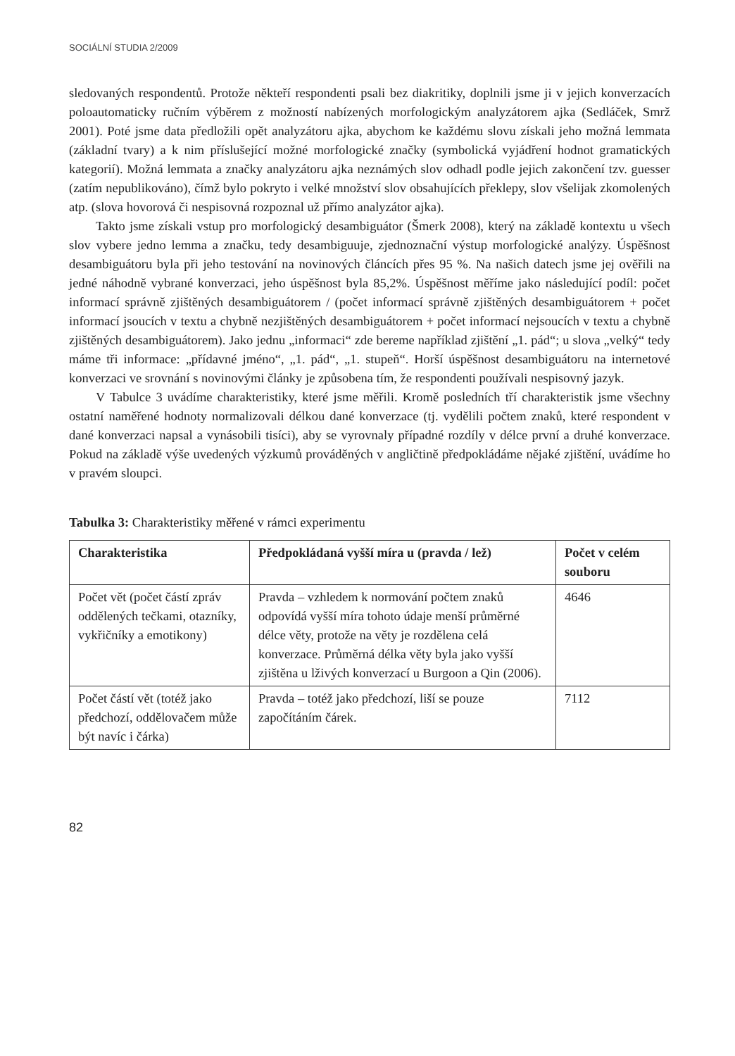SOCIÁLNÍ STUDIA 2/2009
sledovaných respondentů. Protože někteří respondenti psali bez diakritiky, doplnili jsme ji v jejich konverzacích poloautomaticky ručním výběrem z možností nabízených morfologickým analyzátorem ajka (Sedláček, Smrž 2001). Poté jsme data předložili opět analyzátoru ajka, abychom ke každému slovu získali jeho možná lemmata (základní tvary) a k nim příslušející možné morfologické značky (symbolická vyjádření hodnot gramatických kategorií). Možná lemmata a značky analyzátoru ajka neznámých slov odhadl podle jejich zakončení tzv. guesser (zatím nepublikováno), čímž bylo pokryto i velké množství slov obsahujících překlepy, slov všelijak zkomolených atp. (slova hovorová či nespisovná rozpoznal už přímo analyzátor ajka).
Takto jsme získali vstup pro morfologický desambiguátor (Šmerk 2008), který na základě kontextu u všech slov vybere jedno lemma a značku, tedy desambiguuje, zjednoznační výstup morfologické analýzy. Úspěšnost desambiguátoru byla při jeho testování na novinových článcích přes 95 %. Na našich datech jsme jej ověřili na jedné náhodně vybrané konverzaci, jeho úspěšnost byla 85,2%. Úspěšnost měříme jako následující podíl: počet informací správně zjištěných desambiguátorem / (počet informací správně zjištěných desambiguátorem + počet informací jsoucích v textu a chybně nezjištěných desambiguátorem + počet informací nejsoucích v textu a chybně zjištěných desambiguátorem). Jako jednu „informaci“ zde bereme například zjištění „1. pád“; u slova „velký“ tedy máme tři informace: „přídavné jméno“, „1. pád“, „1. stupeň“. Horší úspěšnost desambiguátoru na internetové konverzaci ve srovnání s novinovými články je způsobena tím, že respondenti používali nespisovný jazyk.
V Tabulce 3 uvádíme charakteristiky, které jsme měřili. Kromě posledních tří charakteristik jsme všechny ostatní naměřené hodnoty normalizovali délkou dané konverzace (tj. vydělili počtem znaků, které respondent v dané konverzaci napsal a vynásobili tisíci), aby se vyrovnaly případné rozdíly v délce první a druhé konverzace. Pokud na základě výše uvedených výzkumů prováděných v angličtině předpokládáme nějaké zjištění, uvádíme ho v pravém sloupci.
Tabulka 3: Charakteristiky měřené v rámci experimentu
| Charakteristika | Předpokládaná vyšší míra u (pravda / lež) | Počet v celém souboru |
| --- | --- | --- |
| Počet vět (počet částí zpráv oddělených tečkami, otazníky, vykřičníky a emotikony) | Pravda – vzhledem k normování počtem znaků odpovídá vyšší míra tohoto údaje menší průměrné délce věty, protože na věty je rozdělena celá konverzace. Průměrná délka věty byla jako vyšší zjištěna u lživých konverzací u Burgoon a Qin (2006). | 4646 |
| Počet částí vět (totéž jako předchozí, oddělovačem může být navíc i čárka) | Pravda – totéž jako předchozí, liší se pouze započítáním čárek. | 7112 |
82